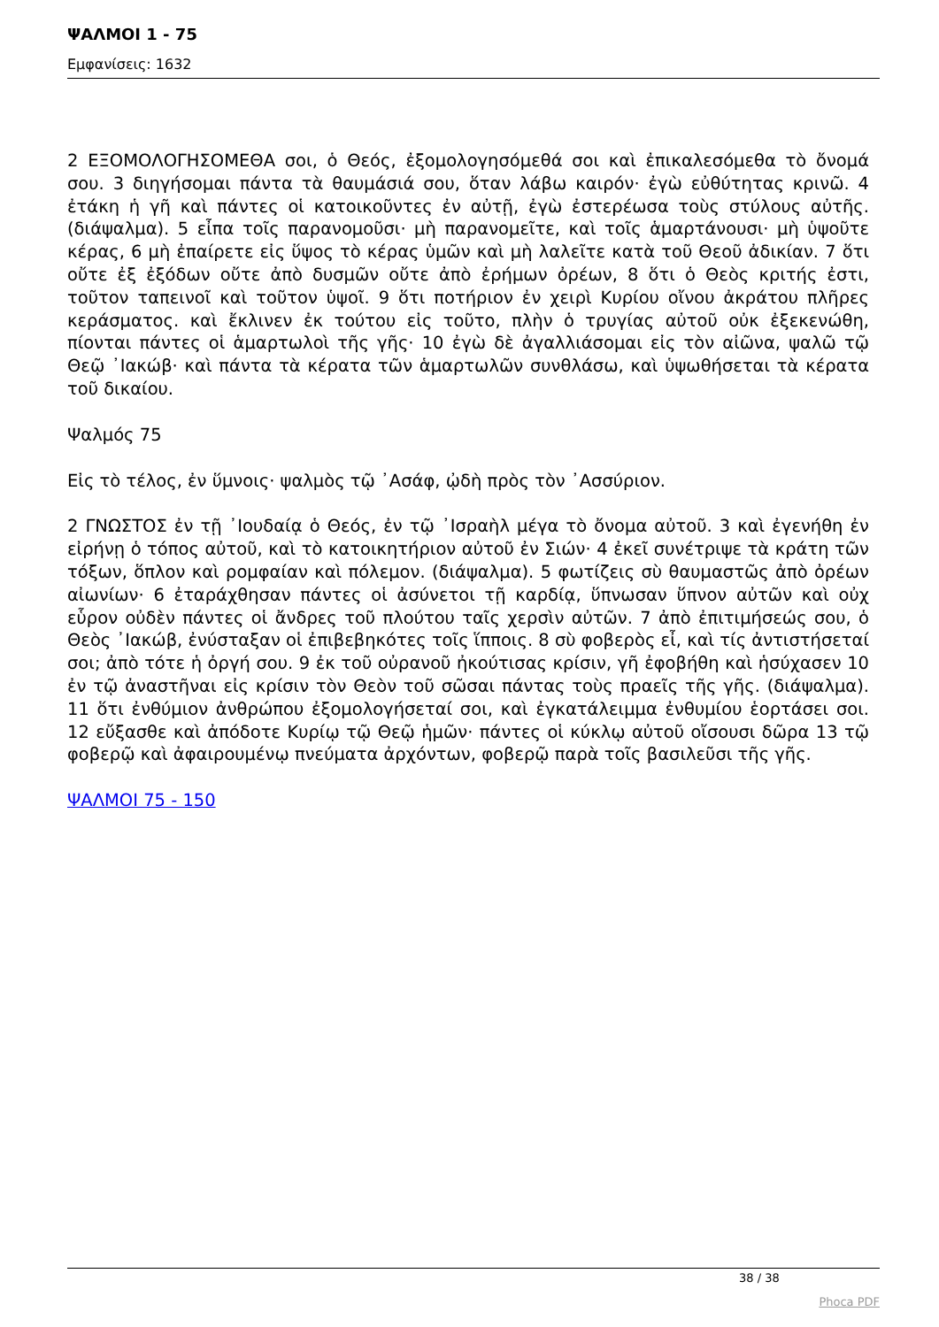ΨΑΛΜΟΙ 1 - 75
Εμφανίσεις: 1632
2 ΕΞΟΜΟΛΟΓΗΣΟΜΕΘΑ σοι, ὁ Θεός, ἐξομολογησόμεθά σοι καὶ ἐπικαλεσόμεθα τὸ ὄνομά σου. 3 διηγήσομαι πάντα τὰ θαυμάσιά σου, ὅταν λάβω καιρόν· ἐγὼ εὐθύτητας κρινῶ. 4 ἐτάκη ἡ γῆ καὶ πάντες οἱ κατοικοῦντες ἐν αὐτῇ, ἐγὼ ἐστερέωσα τοὺς στύλους αὐτῆς. (διάψαλμα). 5 εἶπα τοῖς παρανομοῦσι· μὴ παρανομεῖτε, καὶ τοῖς ἁμαρτάνουσι· μὴ ὑψοῦτε κέρας, 6 μὴ ἐπαίρετε εἰς ὕψος τὸ κέρας ὑμῶν καὶ μὴ λαλεῖτε κατὰ τοῦ Θεοῦ ἀδικίαν. 7 ὅτι οὔτε ἐξ ἐξόδων οὔτε ἀπὸ δυσμῶν οὔτε ἀπὸ ἐρήμων ὀρέων, 8 ὅτι ὁ Θεὸς κριτής ἐστι, τοῦτον ταπεινοῖ καὶ τοῦτον ὑψοῖ. 9 ὅτι ποτήριον ἐν χειρὶ Κυρίου οἴνου ἀκράτου πλῆρες κεράσματος. καὶ ἔκλινεν ἐκ τούτου εἰς τοῦτο, πλὴν ὁ τρυγίας αὐτοῦ οὐκ ἐξεκενώθη, πίονται πάντες οἱ ἁμαρτωλοὶ τῆς γῆς· 10 ἐγὼ δὲ ἀγαλλιάσομαι εἰς τὸν αἰῶνα, ψαλῶ τῷ Θεῷ ᾿Ιακώβ· καὶ πάντα τὰ κέρατα τῶν ἁμαρτωλῶν συνθλάσω, καὶ ὑψωθήσεται τὰ κέρατα τοῦ δικαίου.
Ψαλμός 75
Εἰς τὸ τέλος, ἐν ὕμνοις· ψαλμὸς τῷ ᾿Ασάφ, ᾠδὴ πρὸς τὸν ᾿Ασσύριον.
2 ΓΝΩΣΤΟΣ ἐν τῇ ᾿Ιουδαίᾳ ὁ Θεός, ἐν τῷ ᾿Ισραὴλ μέγα τὸ ὄνομα αὐτοῦ. 3 καὶ ἐγενήθη ἐν εἰρήνῃ ὁ τόπος αὐτοῦ, καὶ τὸ κατοικητήριον αὐτοῦ ἐν Σιών· 4 ἐκεῖ συνέτριψε τὰ κράτη τῶν τόξων, ὅπλον καὶ ρομφαίαν καὶ πόλεμον. (διάψαλμα). 5 φωτίζεις σὺ θαυμαστῶς ἀπὸ ὀρέων αἰωνίων· 6 ἐταράχθησαν πάντες οἱ ἀσύνετοι τῇ καρδίᾳ, ὕπνωσαν ὕπνον αὐτῶν καὶ οὐχ εὗρον οὐδὲν πάντες οἱ ἄνδρες τοῦ πλούτου ταῖς χερσὶν αὐτῶν. 7 ἀπὸ ἐπιτιμήσεώς σου, ὁ Θεὸς ᾿Ιακώβ, ἐνύσταξαν οἱ ἐπιβεβηκότες τοῖς ἵπποις. 8 σὺ φοβερὸς εἶ, καὶ τίς ἀντιστήσεταί σοι; ἀπὸ τότε ἡ ὀργή σου. 9 ἐκ τοῦ οὐρανοῦ ἠκούτισας κρίσιν, γῆ ἐφοβήθη καὶ ἡσύχασεν 10 ἐν τῷ ἀναστῆναι εἰς κρίσιν τὸν Θεὸν τοῦ σῶσαι πάντας τοὺς πραεῖς τῆς γῆς. (διάψαλμα). 11 ὅτι ἐνθύμιον ἀνθρώπου ἐξομολογήσεταί σοι, καὶ ἐγκατάλειμμα ἐνθυμίου ἑορτάσει σοι. 12 εὔξασθε καὶ ἀπόδοτε Κυρίῳ τῷ Θεῷ ἡμῶν· πάντες οἱ κύκλῳ αὐτοῦ οἴσουσι δῶρα 13 τῷ φοβερῷ καὶ ἀφαιρουμένῳ πνεύματα ἀρχόντων, φοβερῷ παρὰ τοῖς βασιλεῦσι τῆς γῆς.
ΨΑΛΜΟΙ 75 - 150
38 / 38
Phoca PDF